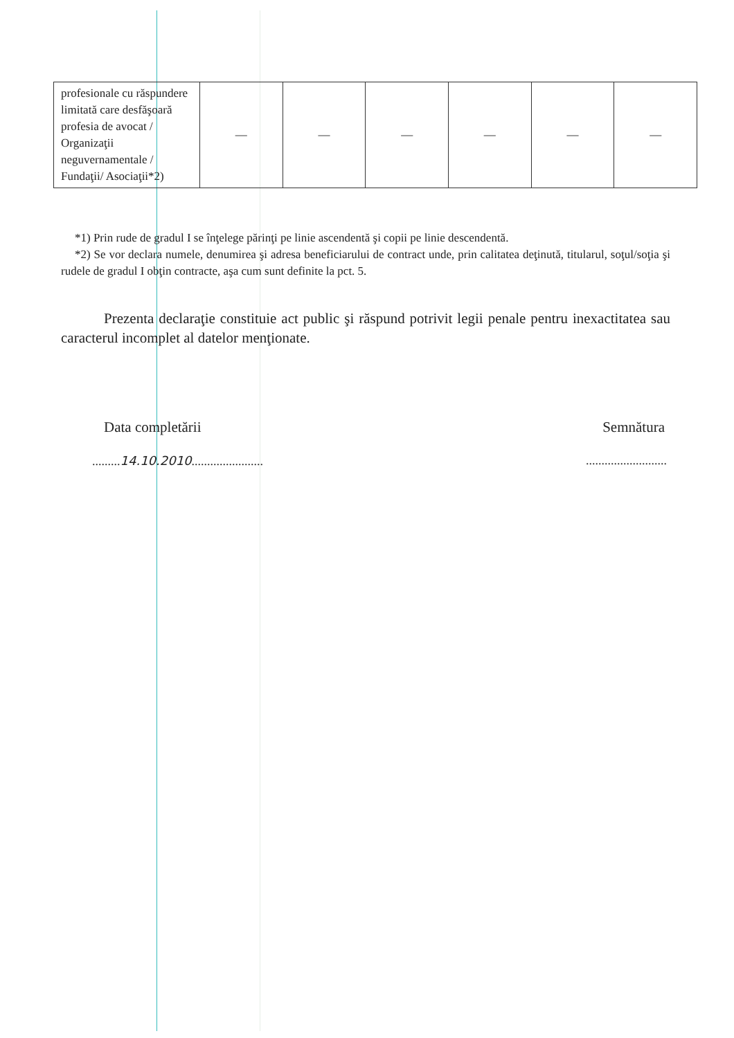| profesionale cu răspundere limitată care desfăşoară profesia de avocat / Organizaţii neguvernamentale / Fundaţii/ Asociaţii*2) | — | — | — | — | — | — |
*1) Prin rude de gradul I se înţelege părinţi pe linie ascendentă şi copii pe linie descendentă.
*2) Se vor declara numele, denumirea şi adresa beneficiarului de contract unde, prin calitatea deţinută, titularul, soţul/soţia şi rudele de gradul I obţin contracte, aşa cum sunt definite la pct. 5.
Prezenta declaraţie constituie act public şi răspund potrivit legii penale pentru inexactitatea sau caracterul incomplet al datelor menţionate.
Data completării Semnătura
.........14.10.2010.................................................